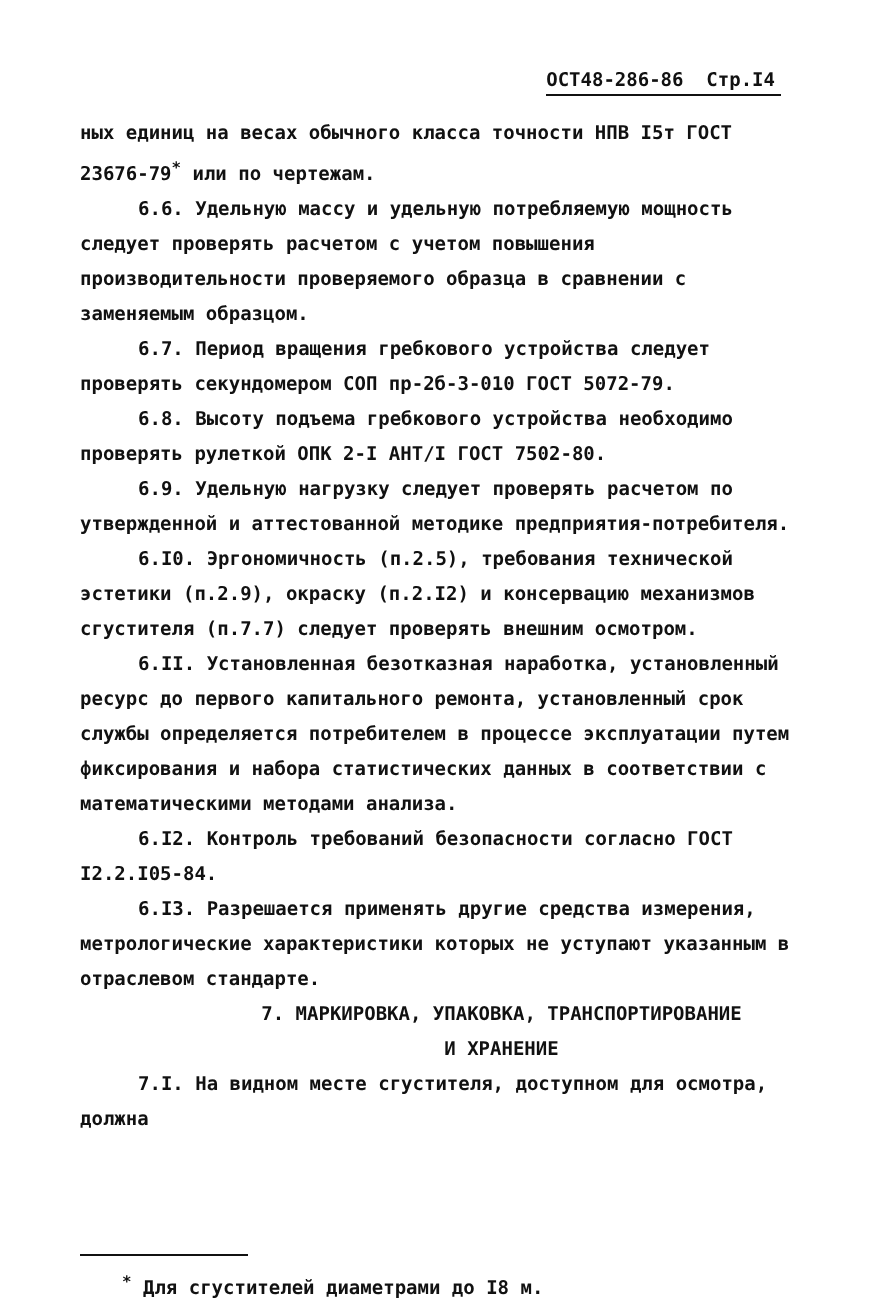ОСТ48-286-86 Стр.I4
ных единиц на весах обычного класса точности НПВ I5т ГОСТ 23676-79<sup>*</sup> или по чертежам.
6.6. Удельную массу и удельную потребляемую мощность следует проверять расчетом с учетом повышения производительности проверяемого образца в сравнении с заменяемым образцом.
6.7. Период вращения гребкового устройства следует проверять секундомером СОП пр-2б-3-010 ГОСТ 5072-79.
6.8. Высоту подъема гребкового устройства необходимо проверять рулеткой ОПК 2-I АНТ/I ГОСТ 7502-80.
6.9. Удельную нагрузку следует проверять расчетом по утвержденной и аттестованной методике предприятия-потребителя.
6.I0. Эргономичность (п.2.5), требования технической эстетики (п.2.9), окраску (п.2.I2) и консервацию механизмов сгустителя (п.7.7) следует проверять внешним осмотром.
6.II. Установленная безотказная наработка, установленный ресурс до первого капитального ремонта, установленный срок службы определяется потребителем в процессе эксплуатации путем фиксирования и набора статистических данных в соответствии с математическими методами анализа.
6.I2. Контроль требований безопасности согласно ГОСТ I2.2.I05-84.
6.I3. Разрешается применять другие средства измерения, метрологические характеристики которых не уступают указанным в отраслевом стандарте.
7. МАРКИРОВКА, УПАКОВКА, ТРАНСПОРТИРОВАНИЕ
И ХРАНЕНИЕ
7.I. На видном месте сгустителя, доступном для осмотра, должна
<sup>*</sup> Для сгустителей диаметрами до I8 м.